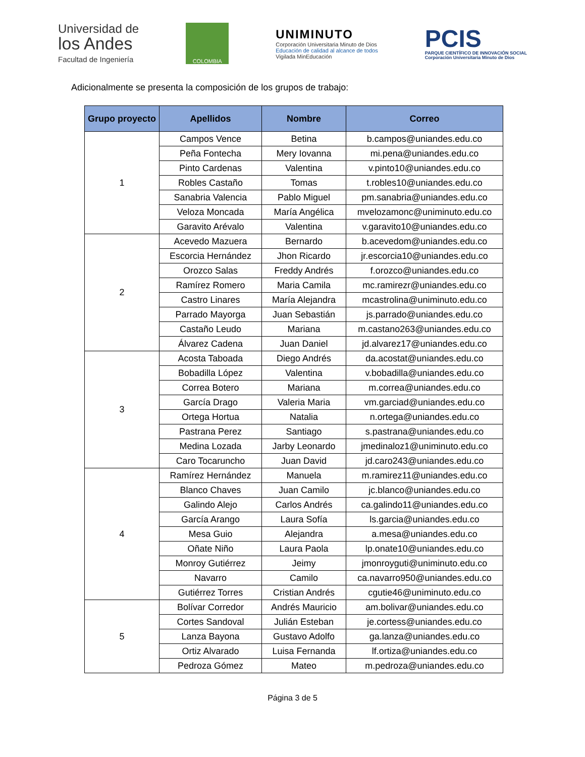Universidad de
los Andes
Facultad de Ingeniería
COLOMBIA
UNIMINUTO
Corporación Universitaria Minuto de Dios
Educación de calidad al alcance de todos
Vigilada MinEducación
PCIS
PARQUE CIENTÍFICO DE INNOVACIÓN SOCIAL
Corporación Universitaria Minuto de Dios
Adicionalmente se presenta la composición de los grupos de trabajo:
| Grupo proyecto | Apellidos | Nombre | Correo |
| --- | --- | --- | --- |
| 1 | Campos Vence | Betina | b.campos@uniandes.edu.co |
| | Peña Fontecha | Mery Iovanna | mi.pena@uniandes.edu.co |
| | Pinto Cardenas | Valentina | v.pinto10@uniandes.edu.co |
| | Robles Castaño | Tomas | t.robles10@uniandes.edu.co |
| | Sanabria Valencia | Pablo Miguel | pm.sanabria@uniandes.edu.co |
| | Veloza Moncada | María Angélica | mvelozamonc@uniminuto.edu.co |
| | Garavito Arévalo | Valentina | v.garavito10@uniandes.edu.co |
| 2 | Acevedo Mazuera | Bernardo | b.acevedom@uniandes.edu.co |
| | Escorcia Hernández | Jhon Ricardo | jr.escorcia10@uniandes.edu.co |
| | Orozco Salas | Freddy Andrés | f.orozco@uniandes.edu.co |
| | Ramírez Romero | Maria Camila | mc.ramirezr@uniandes.edu.co |
| | Castro Linares | María Alejandra | mcastrolina@uniminuto.edu.co |
| | Parrado Mayorga | Juan Sebastián | js.parrado@uniandes.edu.co |
| | Castaño Leudo | Mariana | m.castano263@uniandes.edu.co |
| | Álvarez Cadena | Juan Daniel | jd.alvarez17@uniandes.edu.co |
| 3 | Acosta Taboada | Diego Andrés | da.acostat@uniandes.edu.co |
| | Bobadilla López | Valentina | v.bobadilla@uniandes.edu.co |
| | Correa Botero | Mariana | m.correa@uniandes.edu.co |
| | García Drago | Valeria Maria | vm.garciad@uniandes.edu.co |
| | Ortega Hortua | Natalia | n.ortega@uniandes.edu.co |
| | Pastrana Perez | Santiago | s.pastrana@uniandes.edu.co |
| | Medina Lozada | Jarby Leonardo | jmedinaloz1@uniminuto.edu.co |
| | Caro Tocaruncho | Juan David | jd.caro243@uniandes.edu.co |
| 4 | Ramírez Hernández | Manuela | m.ramirez11@uniandes.edu.co |
| | Blanco Chaves | Juan Camilo | jc.blanco@uniandes.edu.co |
| | Galindo Alejo | Carlos Andrés | ca.galindo11@uniandes.edu.co |
| | García Arango | Laura Sofía | ls.garcia@uniandes.edu.co |
| | Mesa Guio | Alejandra | a.mesa@uniandes.edu.co |
| | Oñate Niño | Laura Paola | lp.onate10@uniandes.edu.co |
| | Monroy Gutiérrez | Jeimy | jmonroyguti@uniminuto.edu.co |
| | Navarro | Camilo | ca.navarro950@uniandes.edu.co |
| | Gutiérrez Torres | Cristian Andrés | cgutie46@uniminuto.edu.co |
| 5 | Bolívar Corredor | Andrés Mauricio | am.bolivar@uniandes.edu.co |
| | Cortes Sandoval | Julián Esteban | je.cortess@uniandes.edu.co |
| | Lanza Bayona | Gustavo Adolfo | ga.lanza@uniandes.edu.co |
| | Ortiz Alvarado | Luisa Fernanda | lf.ortiza@uniandes.edu.co |
| | Pedroza Gómez | Mateo | m.pedroza@uniandes.edu.co |
Página 3 de 5